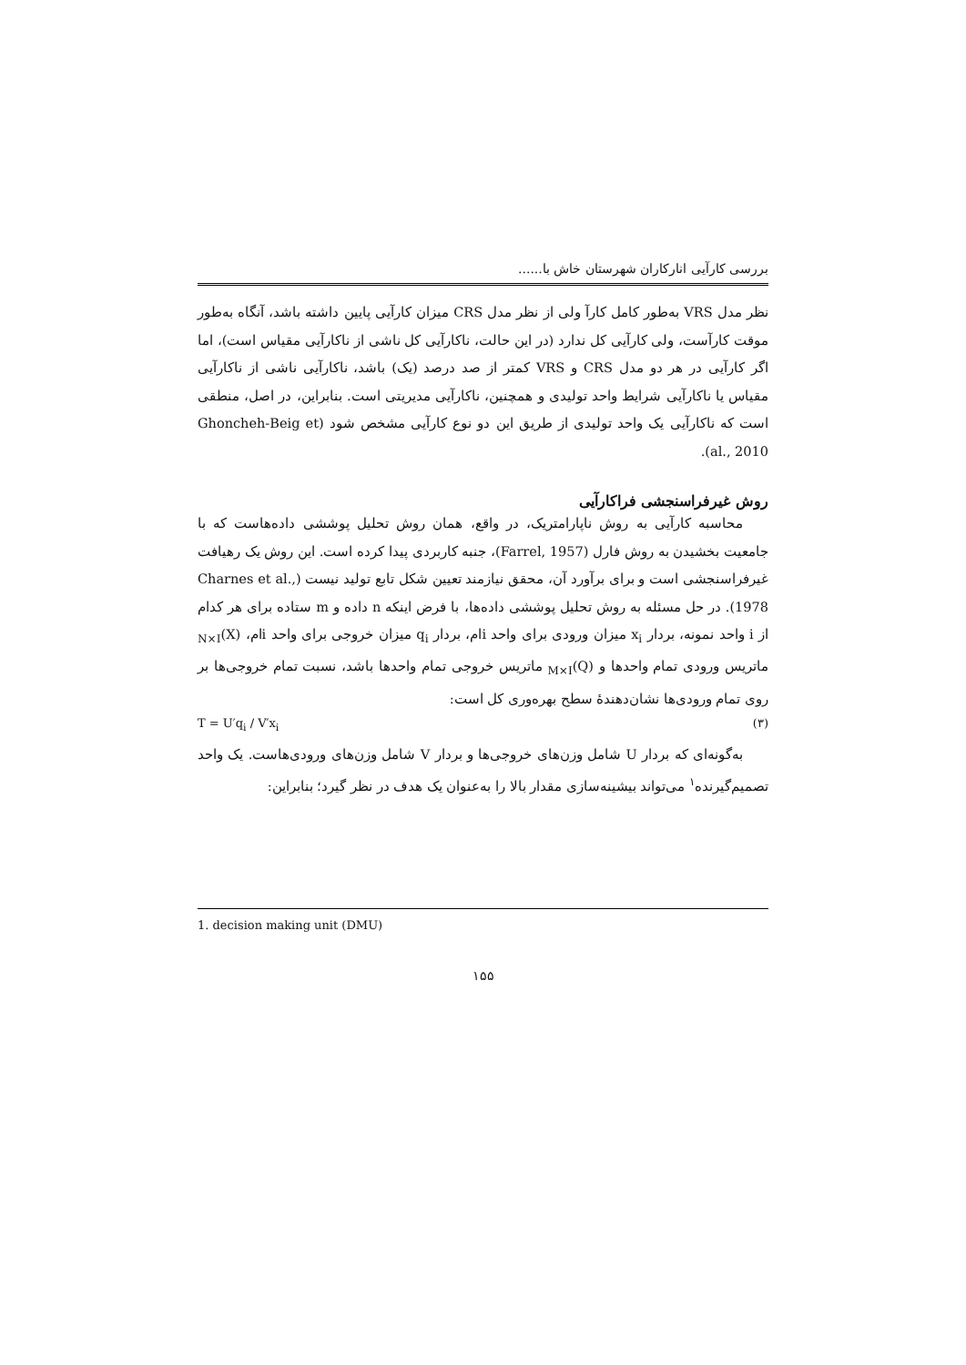بررسی کارآیی انارکاران شهرستان خاش با......
نظر مدل VRS به‌طور کامل کارآ ولی از نظر مدل CRS میزان کارآیی پایین داشته باشد، آنگاه به‌طور موقت کارآست، ولی کارآیی کل ندارد (در این حالت، ناکارآیی کل ناشی از ناکارآیی مقیاس است)، اما اگر کارآیی در هر دو مدل CRS و VRS کمتر از صد درصد (یک) باشد، ناکارآیی ناشی از ناکارآیی مقیاس یا ناکارآیی شرایط واحد تولیدی و همچنین، ناکارآیی مدیریتی است. بنابراین، در اصل، منطقی است که ناکارآیی یک واحد تولیدی از طریق این دو نوع کارآیی مشخص شود (Ghoncheh-Beig et al., 2010).
روش غیرفراسنجشی فراکارآیی
محاسبه کارآیی به روش ناپارامتریک، در واقع، همان روش تحلیل پوششی داده‌هاست که با جامعیت بخشیدن به روش فارل (Farrel, 1957)، جنبه کاربردی پیدا کرده است. این روش یک رهیافت غیرفراسنجشی است و برای برآورد آن، محقق نیازمند تعیین شکل تابع تولید نیست (Charnes et al., 1978). در حل مسئله به روش تحلیل پوششی داده‌ها، با فرض اینکه n داده و m ستاده برای هر کدام از i واحد نمونه، بردار x<sub>i</sub> میزان ورودی برای واحد iام، بردار q<sub>i</sub> میزان خروجی برای واحد iام، (X)<sub>N×I</sub> ماتریس ورودی تمام واحدها و (Q)<sub>M×I</sub> ماتریس خروجی تمام واحدها باشد، نسبت تمام خروجی‌ها بر روی تمام ورودی‌ها نشان‌دهندهٔ سطح بهره‌وری کل است:
T = U′q<sub>i</sub> / V′x<sub>i</sub> (۳)
به‌گونه‌ای که بردار U شامل وزن‌های خروجی‌ها و بردار V شامل وزن‌های ورودی‌هاست. یک واحد تصمیم‌گیرنده<sup>۱</sup> می‌تواند بیشینه‌سازی مقدار بالا را به‌عنوان یک هدف در نظر گیرد؛ بنابراین:
1. decision making unit (DMU)
۱۵۵